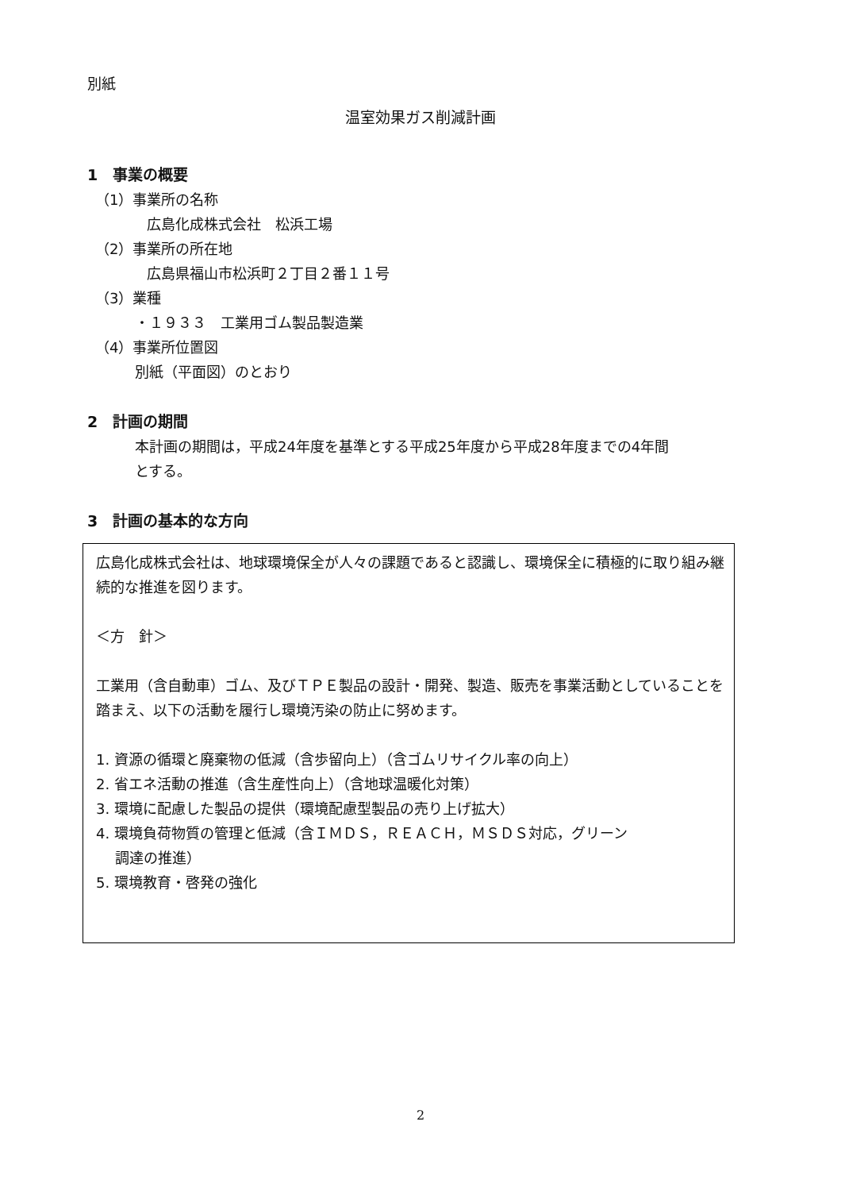別紙
温室効果ガス削減計画
1　事業の概要
（1）事業所の名称
広島化成株式会社　松浜工場
（2）事業所の所在地
広島県福山市松浜町２丁目２番１１号
（3）業種
・１９３３　工業用ゴム製品製造業
（4）事業所位置図
別紙（平面図）のとおり
2　計画の期間
本計画の期間は，平成24年度を基準とする平成25年度から平成28年度までの4年間
とする。
3　計画の基本的な方向
広島化成株式会社は、地球環境保全が人々の課題であると認識し、環境保全に積極的に取り組み継続的な推進を図ります。
＜方　針＞
工業用（含自動車）ゴム、及びＴＰＥ製品の設計・開発、製造、販売を事業活動としていることを踏まえ、以下の活動を履行し環境汚染の防止に努めます。
1. 資源の循環と廃棄物の低減（含歩留向上）（含ゴムリサイクル率の向上）
2. 省エネ活動の推進（含生産性向上）（含地球温暖化対策）
3. 環境に配慮した製品の提供（環境配慮型製品の売り上げ拡大）
4. 環境負荷物質の管理と低減（含ＩＭＤＳ，ＲＥＡＣＨ，ＭＳＤＳ対応，グリーン
　 調達の推進）
5. 環境教育・啓発の強化
2